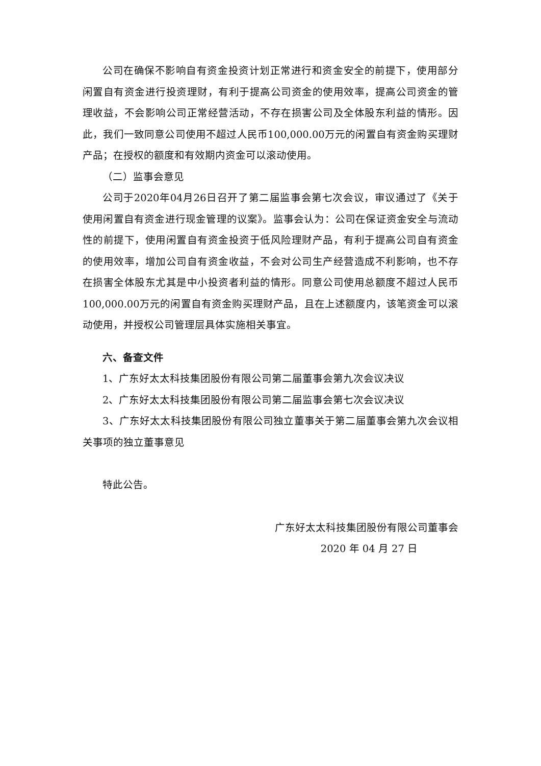公司在确保不影响自有资金投资计划正常进行和资金安全的前提下，使用部分闲置自有资金进行投资理财，有利于提高公司资金的使用效率，提高公司资金的管理收益，不会影响公司正常经营活动，不存在损害公司及全体股东利益的情形。因此，我们一致同意公司使用不超过人民币100,000.00万元的闲置自有资金购买理财产品；在授权的额度和有效期内资金可以滚动使用。
（二）监事会意见
公司于2020年04月26日召开了第二届监事会第七次会议，审议通过了《关于使用闲置自有资金进行现金管理的议案》。监事会认为：公司在保证资金安全与流动性的前提下，使用闲置自有资金投资于低风险理财产品，有利于提高公司自有资金的使用效率，增加公司自有资金收益，不会对公司生产经营造成不利影响，也不存在损害全体股东尤其是中小投资者利益的情形。同意公司使用总额度不超过人民币100,000.00万元的闲置自有资金购买理财产品，且在上述额度内，该笔资金可以滚动使用，并授权公司管理层具体实施相关事宜。
六、备查文件
1、广东好太太科技集团股份有限公司第二届董事会第九次会议决议
2、广东好太太科技集团股份有限公司第二届监事会第七次会议决议
3、广东好太太科技集团股份有限公司独立董事关于第二届董事会第九次会议相关事项的独立董事意见
特此公告。
广东好太太科技集团股份有限公司董事会
2020 年 04 月 27 日